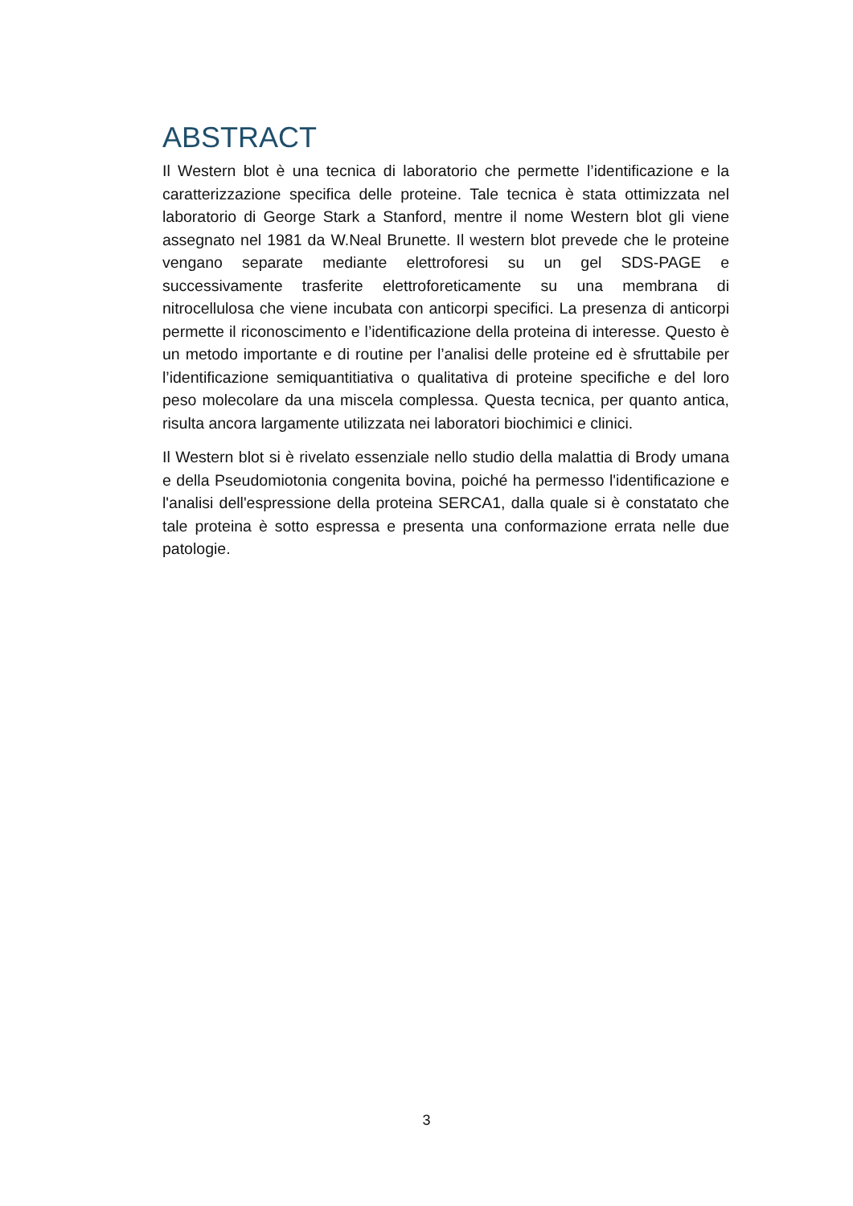ABSTRACT
Il Western blot è una tecnica di laboratorio che permette l’identificazione e la caratterizzazione specifica delle proteine. Tale tecnica è stata ottimizzata nel laboratorio di George Stark a Stanford, mentre il nome Western blot gli viene assegnato nel 1981 da W.Neal Brunette. Il western blot prevede che le proteine vengano separate mediante elettroforesi su un gel SDS-PAGE e successivamente trasferite elettroforeticamente su una membrana di nitrocellulosa che viene incubata con anticorpi specifici. La presenza di anticorpi permette il riconoscimento e l’identificazione della proteina di interesse. Questo è un metodo importante e di routine per l’analisi delle proteine ed è sfruttabile per l’identificazione semiquantitiativa o qualitativa di proteine specifiche e del loro peso molecolare da una miscela complessa. Questa tecnica, per quanto antica, risulta ancora largamente utilizzata nei laboratori biochimici e clinici.
Il Western blot si è rivelato essenziale nello studio della malattia di Brody umana e della Pseudomiotonia congenita bovina, poiché ha permesso l'identificazione e l'analisi dell'espressione della proteina SERCA1, dalla quale si è constatato che tale proteina è sotto espressa e presenta una conformazione errata nelle due patologie.
3